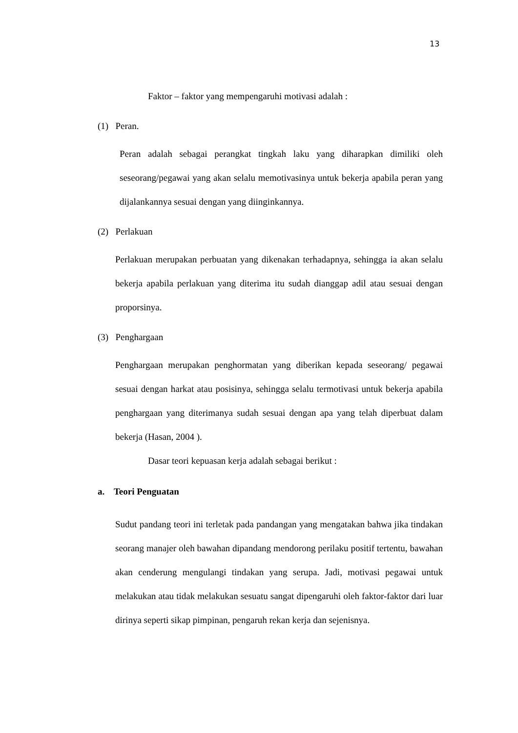13
Faktor – faktor yang mempengaruhi motivasi adalah :
(1) Peran.
Peran adalah sebagai perangkat tingkah laku yang diharapkan dimiliki oleh seseorang/pegawai yang akan selalu memotivasinya untuk bekerja apabila peran yang dijalankannya sesuai dengan yang diinginkannya.
(2) Perlakuan
Perlakuan merupakan perbuatan yang dikenakan terhadapnya, sehingga ia akan selalu bekerja apabila perlakuan yang diterima itu sudah dianggap adil atau sesuai dengan proporsinya.
(3) Penghargaan
Penghargaan merupakan penghormatan yang diberikan kepada seseorang/ pegawai sesuai dengan harkat atau posisinya, sehingga selalu termotivasi untuk bekerja apabila penghargaan yang diterimanya sudah sesuai dengan apa yang telah diperbuat dalam bekerja (Hasan, 2004 ).
Dasar teori kepuasan kerja adalah sebagai berikut :
a. Teori Penguatan
Sudut pandang teori ini terletak pada pandangan yang mengatakan bahwa jika tindakan seorang manajer oleh bawahan dipandang mendorong perilaku positif tertentu, bawahan akan cenderung mengulangi tindakan yang serupa. Jadi, motivasi pegawai untuk melakukan atau tidak melakukan sesuatu sangat dipengaruhi oleh faktor-faktor dari luar dirinya seperti sikap pimpinan, pengaruh rekan kerja dan sejenisnya.